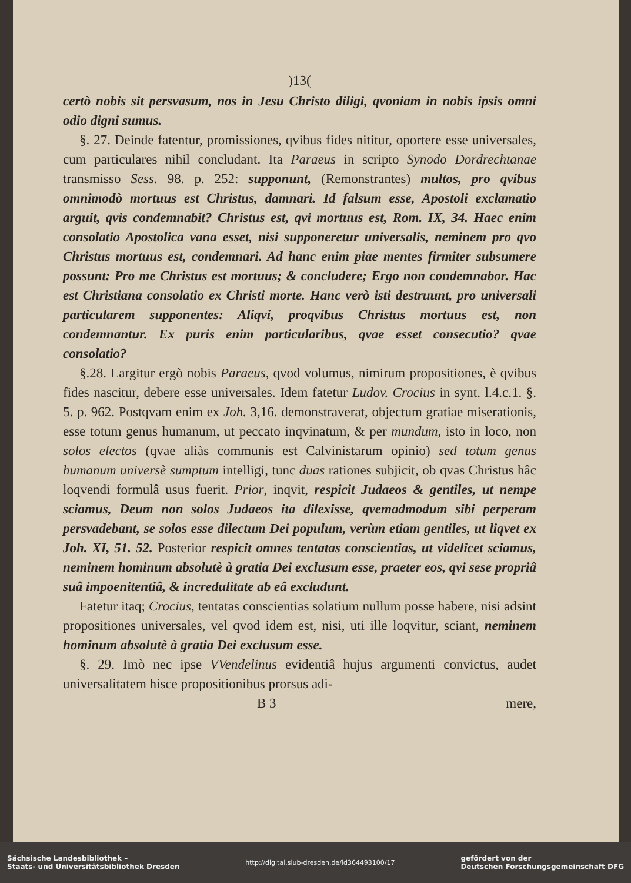)13(
certò nobis sit persvasum, nos in Jesu Christo diligi, qvoniam in nobis ipsis omni odio digni sumus.
§. 27. Deinde fatentur, promissiones, qvibus fides nititur, oportere esse universales, cum particulares nihil concludant. Ita Paraeus in scripto Synodo Dordrechtanae transmisso Sess. 98. p. 252: supponunt, (Remonstrantes) multos, pro qvibus omnimodò mortuus est Christus, damnari. Id falsum esse, Apostoli exclamatio arguit, qvis condemnabit? Christus est, qvi mortuus est, Rom. IX, 34. Haec enim consolatio Apostolica vana esset, nisi supponeretur universalis, neminem pro qvo Christus mortuus est, condemnari. Ad hanc enim piae mentes firmiter subsumere possunt: Pro me Christus est mortuus; & concludere; Ergo non condemnabor. Hac est Christiana consolatio ex Christi morte. Hanc verò isti destruunt, pro universali particularem supponentes: Aliqvi, proqvibus Christus mortuus est, non condemnantur. Ex puris enim particularibus, qvae esset consecutio? qvae consolatio?
§.28. Largitur ergò nobis Paraeus, qvod volumus, nimirum propositiones, è qvibus fides nascitur, debere esse universales. Idem fatetur Ludov. Crocius in synt. l.4.c.1. §. 5. p. 962. Postqvam enim ex Joh. 3,16. demonstraverat, objectum gratiae miserationis, esse totum genus humanum, ut peccato inqvinatum, & per mundum, isto in loco, non solos electos (qvae aliàs communis est Calvinistarum opinio) sed totum genus humanum universè sumptum intelligi, tunc duas rationes subjicit, ob qvas Christus hâc loqvendi formulâ usus fuerit. Prior, inqvit, respicit Judaeos & gentiles, ut nempe sciamus, Deum non solos Judaeos ita dilexisse, qvemadmodum sibi perperam persvadebant, se solos esse dilectum Dei populum, verùm etiam gentiles, ut liqvet ex Joh. XI, 51. 52. Posterior respicit omnes tentatas conscientias, ut videlicet sciamus, neminem hominum absolutè à gratia Dei exclusum esse, praeter eos, qvi sese propriâ suâ impoenitentiâ, & incredulitate ab eâ excludunt.
Fatetur itaq; Crocius, tentatas conscientias solatium nullum posse habere, nisi adsint propositiones universales, vel qvod idem est, nisi, uti ille loqvitur, sciant, neminem hominum absolutè à gratia Dei exclusum esse.
§. 29. Imò nec ipse VVendelinus evidentiâ hujus argumenti convictus, audet universalitatem hisce propositionibus prorsus adi-
B 3 mere,
Sächsische Landesbibliothek –
Staats- und Universitätsbibliothek Dresden http://digital.slub-dresden.de/id364493100/17 gefördert von der
Deutschen Forschungsgemeinschaft DFG